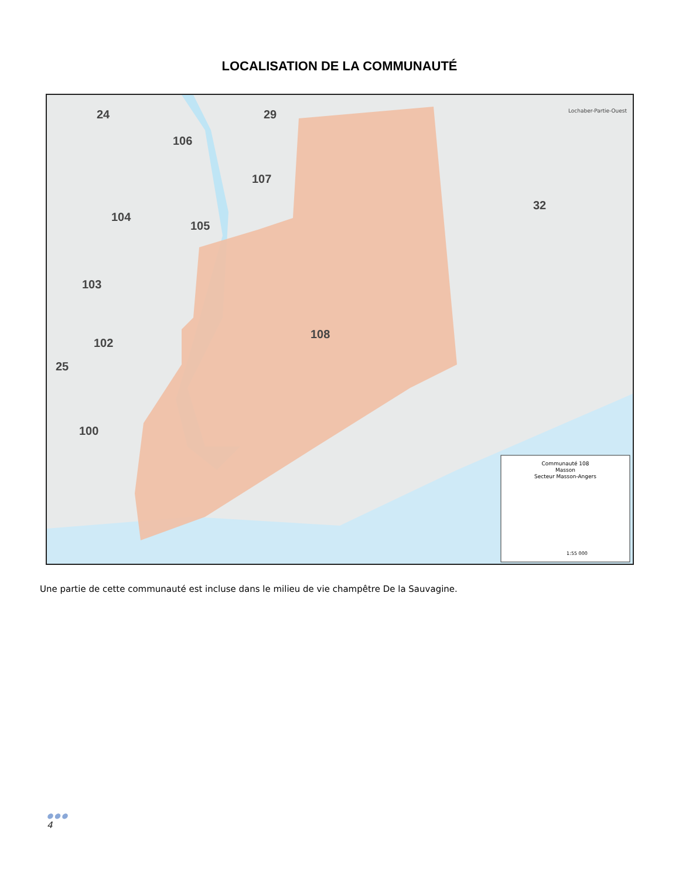LOCALISATION DE LA COMMUNAUTÉ
24
29
106
107
105
104
103
102
25
100
108
32
Lochaber-Partie-Ouest
Communauté 108
Masson
Secteur Masson-Angers
1:55 000
Une partie de cette communauté est incluse dans le milieu de vie champêtre De la Sauvagine.
●●●
4